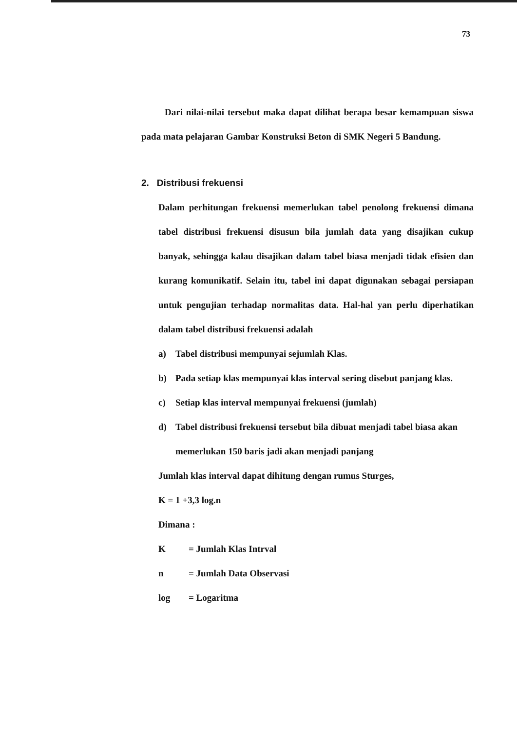73
Dari nilai-nilai tersebut maka dapat dilihat berapa besar kemampuan siswa pada mata pelajaran Gambar Konstruksi Beton di SMK Negeri 5 Bandung.
2. Distribusi frekuensi
Dalam perhitungan frekuensi memerlukan tabel penolong frekuensi dimana tabel distribusi frekuensi disusun bila jumlah data yang disajikan cukup banyak, sehingga kalau disajikan dalam tabel biasa menjadi tidak efisien dan kurang komunikatif. Selain itu, tabel ini dapat digunakan sebagai persiapan untuk pengujian terhadap normalitas data. Hal-hal yan perlu diperhatikan dalam tabel distribusi frekuensi adalah
a) Tabel distribusi mempunyai sejumlah Klas.
b) Pada setiap klas mempunyai klas interval sering disebut panjang klas.
c) Setiap klas interval mempunyai frekuensi (jumlah)
d) Tabel distribusi frekuensi tersebut bila dibuat menjadi tabel biasa akan memerlukan 150 baris jadi akan menjadi panjang
Jumlah klas interval dapat dihitung dengan rumus Sturges,
K = 1 +3,3 log.n
Dimana :
| K | = Jumlah Klas Intrval |
| n | = Jumlah Data Observasi |
| log | = Logaritma |